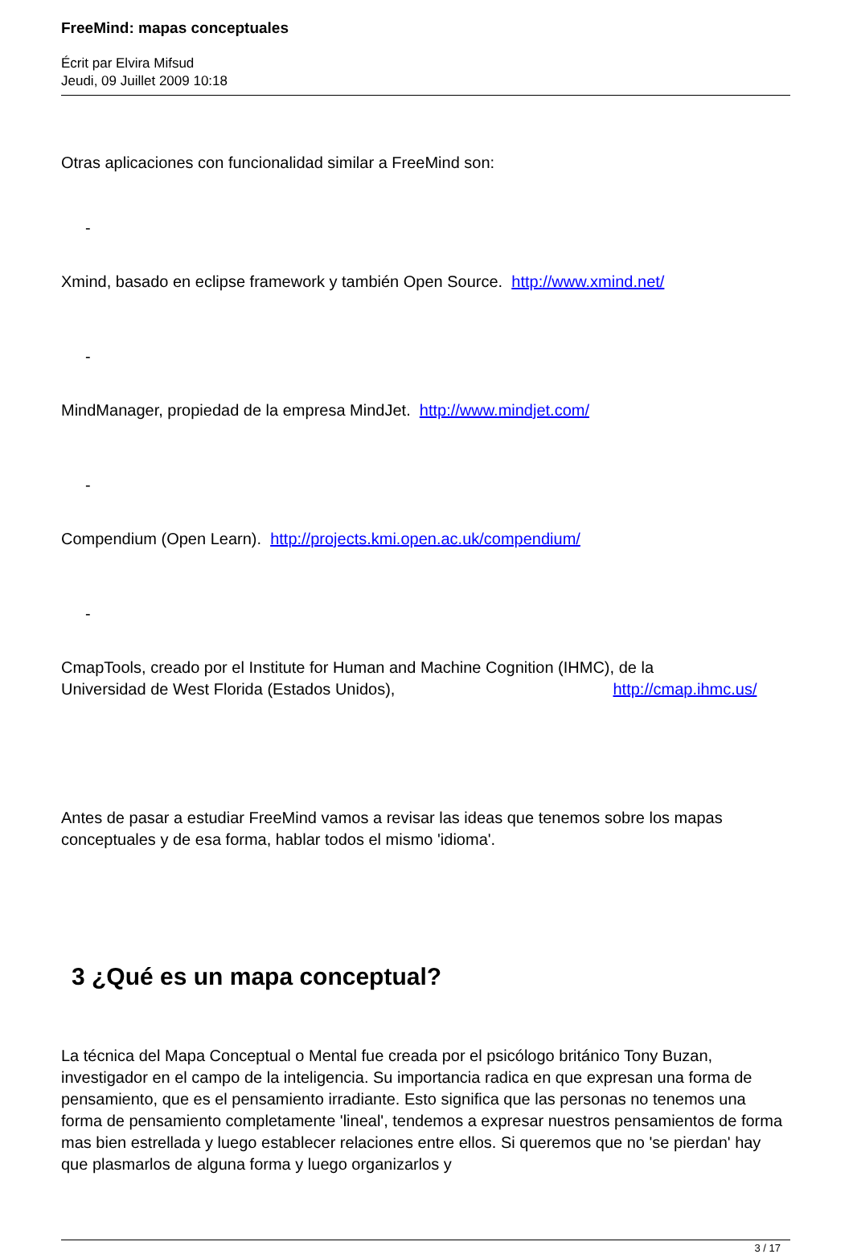FreeMind: mapas conceptuales
Écrit par Elvira Mifsud
Jeudi, 09 Juillet 2009 10:18
Otras aplicaciones con funcionalidad similar a FreeMind son:
-
Xmind, basado en eclipse framework y también Open Source. http://www.xmind.net/
-
MindManager, propiedad de la empresa MindJet. http://www.mindjet.com/
-
Compendium (Open Learn). http://projects.kmi.open.ac.uk/compendium/
-
CmapTools, creado por el Institute for Human and Machine Cognition (IHMC), de la
Universidad de West Florida (Estados Unidos), http://cmap.ihmc.us/
Antes de pasar a estudiar FreeMind vamos a revisar las ideas que tenemos sobre los mapas conceptuales y de esa forma, hablar todos el mismo 'idioma'.
3 ¿Qué es un mapa conceptual?
La técnica del Mapa Conceptual o Mental fue creada por el psicólogo británico Tony Buzan, investigador en el campo de la inteligencia. Su importancia radica en que expresan una forma de pensamiento, que es el pensamiento irradiante. Esto significa que las personas no tenemos una forma de pensamiento completamente 'lineal', tendemos a expresar nuestros pensamientos de forma mas bien estrellada y luego establecer relaciones entre ellos. Si queremos que no 'se pierdan' hay que plasmarlos de alguna forma y luego organizarlos y
3 / 17